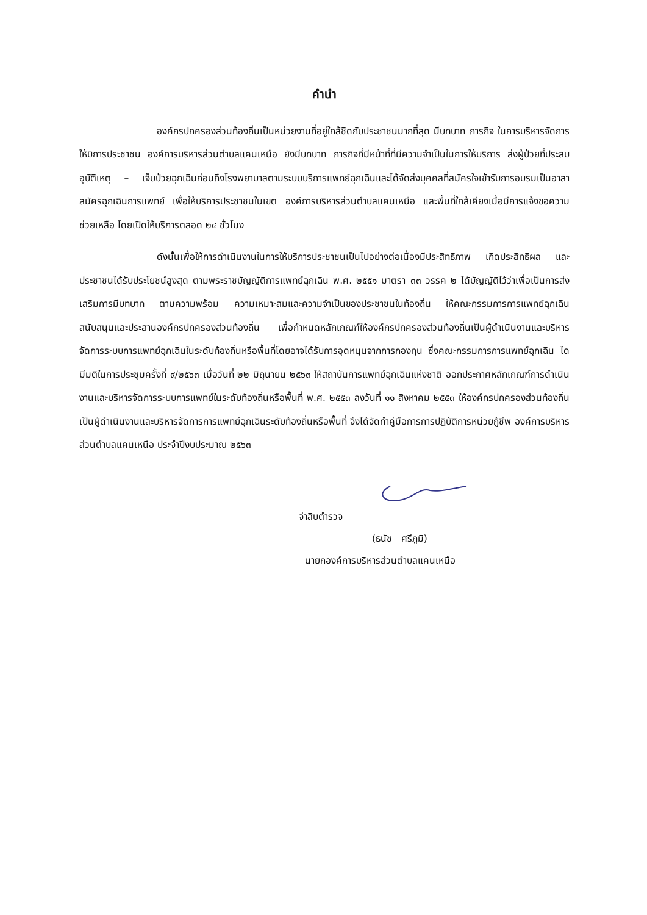คำนำ
องค์กรปกครองส่วนท้องถิ่นเป็นหน่วยงานที่อยู่ใกล้ชิดกับประชาชนมากที่สุด มีบทบาท ภารกิจ ในการบริหารจัดการให้บิการประชาชน องค์การบริหารส่วนตำบลแคนเหนือ ยังมีบทบาท ภารกิจที่มีหน้าที่ที่มีความจำเป็นในการให้บริการ ส่งผู้ป่วยที่ประสบอุบัติเหตุ – เจ็บป่วยฉุกเฉินก่อนถึงโรงพยาบาลตามระบบบริการแพทย์ฉุกเฉินและได้จัดส่งบุคคลที่สมัครใจเข้ารับการอบรมเป็นอาสาสมัครฉุกเฉินการแพทย์ เพื่อให้บริการประชาชนในเขต องค์การบริหารส่วนตำบลแคนเหนือ และพื้นที่ใกล้เคียงเมื่อมีการแจ้งขอความช่วยเหลือ โดยเปิดให้บริการตลอด ๒๔ ชั่วโมง
ดังนั้นเพื่อให้การดำเนินงานในการให้บริการประชาชนเป็นไปอย่างต่อเนื่องมีประสิทธิภาพ เกิดประสิทธิผล และประชาชนได้รับประโยชน์สูงสุด ตามพระราชบัญญัติการแพทย์ฉุกเฉิน พ.ศ. ๒๕๕๑ มาตรา ๓๓ วรรค ๒ ได้บัญญัติไว้ว่าเพื่อเป็นการส่งเสริมการมีบทบาท ตามความพร้อม ความเหมาะสมและความจำเป็นของประชาชนในท้องถิ่น ให้คณะกรรมการการแพทย์ฉุกเฉิน สนับสนุนและประสานองค์กรปกครองส่วนท้องถิ่น เพื่อกำหนดหลักเกณฑ์ให้องค์กรปกครองส่วนท้องถิ่นเป็นผู้ดำเนินงานและบริหารจัดการระบบการแพทย์ฉุกเฉินในระดับท้องถิ่นหรือพื้นที่โดยอาจได้รับการอุดหนุนจากการกองทุน ซึ่งคณะกรรมการการแพทย์ฉุกเฉิน ไดมีมติในการประชุมครั้งที่ ๙/๒๕๖๓ เมื่อวันที่ ๒๒ มิถุนายน ๒๕๖๓ ให้สถาบันการแพทย์ฉุกเฉินแห่งชาติ ออกประกาศหลักเกณฑ์การดำเนินงานและบริหารจัดการระบบการแพทย์ในระดับท้องถิ่นหรือพื้นที่ พ.ศ. ๒๕๕๓ ลงวันที่ ๑๑ สิงหาคม ๒๕๕๓ ให้องค์กรปกครองส่วนท้องถิ่นเป็นผู้ดำเนินงานและบริหารจัดการการแพทย์ฉุกเฉินระดับท้องถิ่นหรือพื้นที่ จึงได้จัดทำคู่มือการการปฏิบัติการหน่วยกู้ชีพ องค์การบริหารส่วนตำบลแคนเหนือ ประจำปีงบประมาณ ๒๕๖๓
จ่าสิบตำรวจ
(ธนัช ศรีภูมิ)
นายกองค์การบริหารส่วนตำบลแคนเหนือ